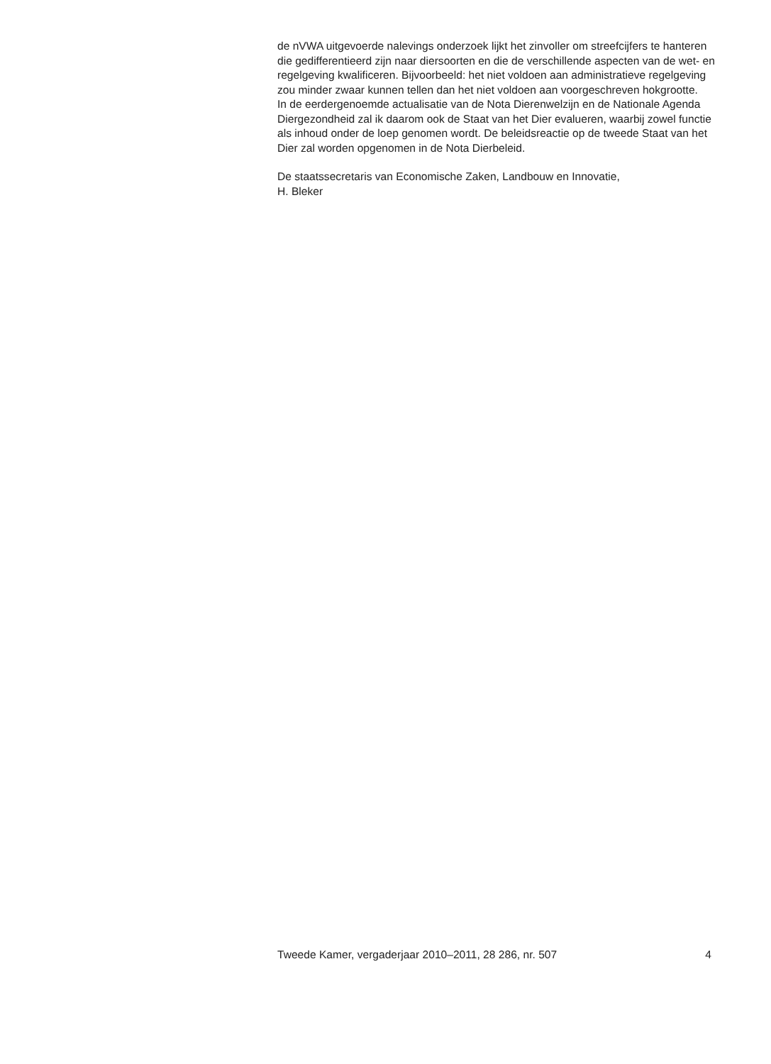de nVWA uitgevoerde nalevings onderzoek lijkt het zinvoller om streefcijfers te hanteren die gedifferentieerd zijn naar diersoorten en die de verschillende aspecten van de wet- en regelgeving kwalificeren. Bijvoorbeeld: het niet voldoen aan administratieve regelgeving zou minder zwaar kunnen tellen dan het niet voldoen aan voorgeschreven hokgrootte.
In de eerdergenoemde actualisatie van de Nota Dierenwelzijn en de Nationale Agenda Diergezondheid zal ik daarom ook de Staat van het Dier evalueren, waarbij zowel functie als inhoud onder de loep genomen wordt. De beleidsreactie op de tweede Staat van het Dier zal worden opgenomen in de Nota Dierbeleid.
De staatssecretaris van Economische Zaken, Landbouw en Innovatie,
H. Bleker
Tweede Kamer, vergaderjaar 2010–2011, 28 286, nr. 507 4